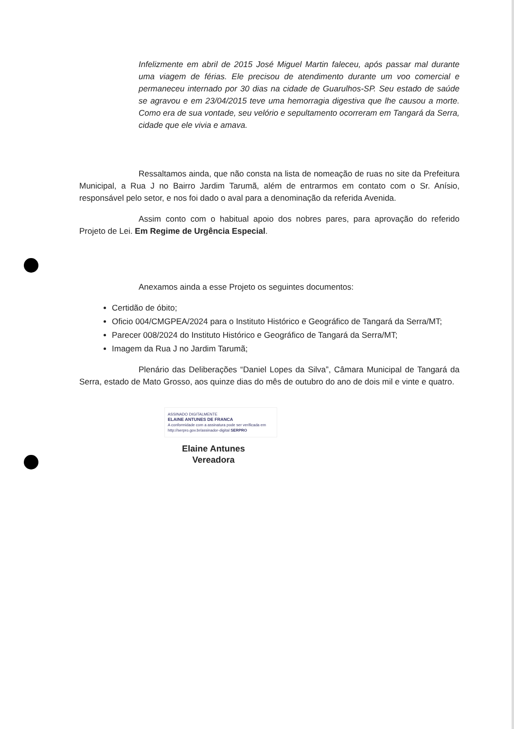Infelizmente em abril de 2015 José Miguel Martin faleceu, após passar mal durante uma viagem de férias. Ele precisou de atendimento durante um voo comercial e permaneceu internado por 30 dias na cidade de Guarulhos-SP. Seu estado de saúde se agravou e em 23/04/2015 teve uma hemorragia digestiva que lhe causou a morte. Como era de sua vontade, seu velório e sepultamento ocorreram em Tangará da Serra, cidade que ele vivia e amava.
Ressaltamos ainda, que não consta na lista de nomeação de ruas no site da Prefeitura Municipal, a Rua J no Bairro Jardim Tarumã, além de entrarmos em contato com o Sr. Anísio, responsável pelo setor, e nos foi dado o aval para a denominação da referida Avenida.
Assim conto com o habitual apoio dos nobres pares, para aprovação do referido Projeto de Lei. Em Regime de Urgência Especial.
Anexamos ainda a esse Projeto os seguintes documentos:
Certidão de óbito;
Oficio 004/CMGPEA/2024 para o Instituto Histórico e Geográfico de Tangará da Serra/MT;
Parecer 008/2024 do Instituto Histórico e Geográfico de Tangará da Serra/MT;
Imagem da Rua J no Jardim Tarumã;
Plenário das Deliberações “Daniel Lopes da Silva”, Câmara Municipal de Tangará da Serra, estado de Mato Grosso, aos quinze dias do mês de outubro do ano de dois mil e vinte e quatro.
ASSINADO DIGITALMENTE
ELAINE ANTUNES DE FRANCA
A conformidade com a assinatura pode ser verificada em
http://serpro.gov.br/assinador-digital SERPRO
Elaine Antunes
Vereadora